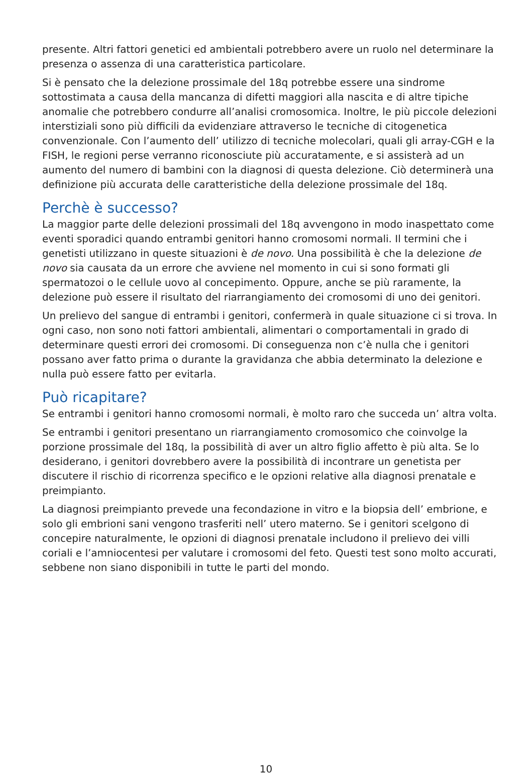presente. Altri fattori genetici ed ambientali potrebbero avere un ruolo nel determinare la presenza o assenza di una caratteristica particolare.
Si è pensato che la delezione prossimale del 18q potrebbe essere una sindrome sottostimata a causa della mancanza di difetti maggiori alla nascita e di altre tipiche anomalie che potrebbero condurre all’analisi cromosomica. Inoltre, le più piccole delezioni interstiziali sono più difficili da evidenziare attraverso le tecniche di citogenetica convenzionale. Con l’aumento dell’ utilizzo di tecniche molecolari, quali gli array-CGH e la FISH, le regioni perse verranno riconosciute più accuratamente, e si assisterà ad un aumento del numero di bambini con la diagnosi di questa delezione. Ciò determinerà una definizione più accurata delle caratteristiche della delezione prossimale del 18q.
Perchè è successo?
La maggior parte delle delezioni prossimali del 18q avvengono in modo inaspettato come eventi sporadici quando entrambi genitori hanno cromosomi normali. Il termini che i genetisti utilizzano in queste situazioni è de novo. Una possibilità è che la delezione de novo sia causata da un errore che avviene nel momento in cui si sono formati gli spermatozoi o le cellule uovo al concepimento. Oppure, anche se più raramente, la delezione può essere il risultato del riarrangiamento dei cromosomi di uno dei genitori.
Un prelievo del sangue di entrambi i genitori, confermerà in quale situazione ci si trova. In ogni caso, non sono noti fattori ambientali, alimentari o comportamentali in grado di determinare questi errori dei cromosomi. Di conseguenza non c’è nulla che i genitori possano aver fatto prima o durante la gravidanza che abbia determinato la delezione e nulla può essere fatto per evitarla.
Può ricapitare?
Se entrambi i genitori hanno cromosomi normali, è molto raro che succeda un’ altra volta.
Se entrambi i genitori presentano un riarrangiamento cromosomico che coinvolge la porzione prossimale del 18q, la possibilità di aver un altro figlio affetto è più alta. Se lo desiderano, i genitori dovrebbero avere la possibilità di incontrare un genetista per discutere il rischio di ricorrenza specifico e le opzioni relative alla diagnosi prenatale e preimpianto.
La diagnosi preimpianto prevede una fecondazione in vitro e la biopsia dell’ embrione, e solo gli embrioni sani vengono trasferiti nell’ utero materno. Se i genitori scelgono di concepire naturalmente, le opzioni di diagnosi prenatale includono il prelievo dei villi coriali e l’amniocentesi per valutare i cromosomi del feto. Questi test sono molto accurati, sebbene non siano disponibili in tutte le parti del mondo.
10